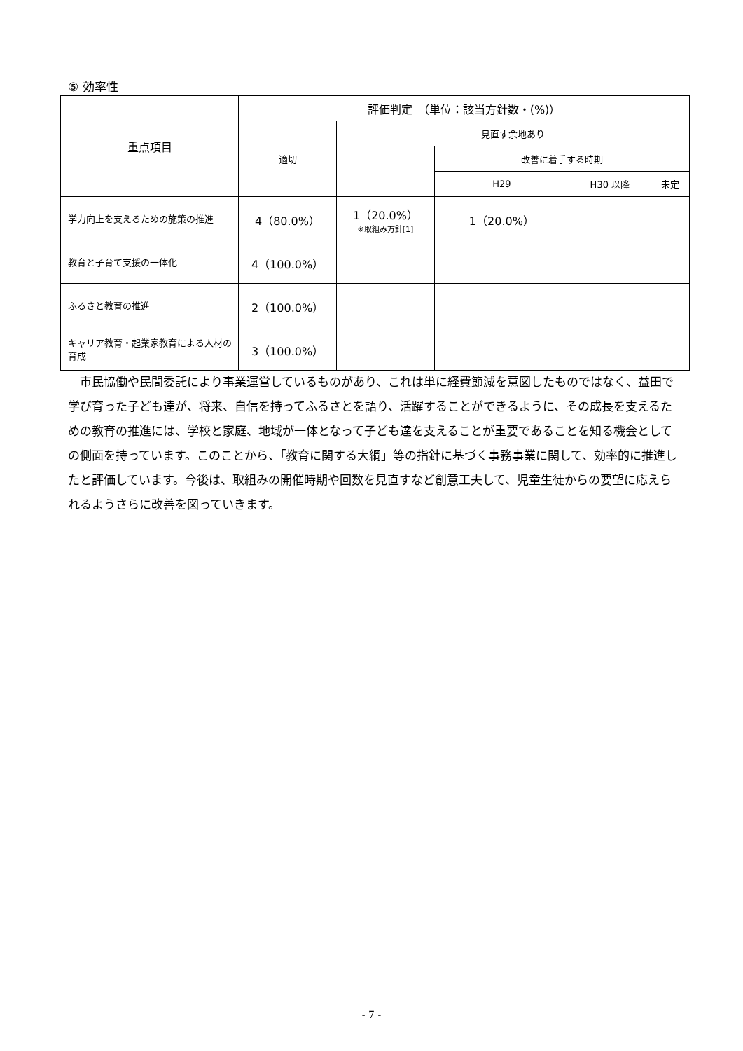⑤ 効率性
| 重点項目 | 評価判定 （単位：該当方針数・(%)） | | | | |
| --- | --- | --- | --- | --- | --- |
| | 適切 | 見直す余地あり | | | |
| | | | 改善に着手する時期 | | |
| | | | H29 | H30 以降 | 未定 |
| 学力向上を支えるための施策の推進 | 4（80.0%） | 1（20.0%） ※取組み方針[1] | 1（20.0%） | | |
| 教育と子育て支援の一体化 | 4（100.0%） | | | | |
| ふるさと教育の推進 | 2（100.0%） | | | | |
| キャリア教育・起業家教育による人材の育成 | 3（100.0%） | | | | |
市民協働や民間委託により事業運営しているものがあり、これは単に経費節減を意図したものではなく、益田で学び育った子ども達が、将来、自信を持ってふるさとを語り、活躍することができるように、その成長を支えるための教育の推進には、学校と家庭、地域が一体となって子ども達を支えることが重要であることを知る機会としての側面を持っています。このことから、｢教育に関する大綱」等の指針に基づく事務事業に関して、効率的に推進したと評価しています。今後は、取組みの開催時期や回数を見直すなど創意工夫して、児童生徒からの要望に応えられるようさらに改善を図っていきます。
- 7 -